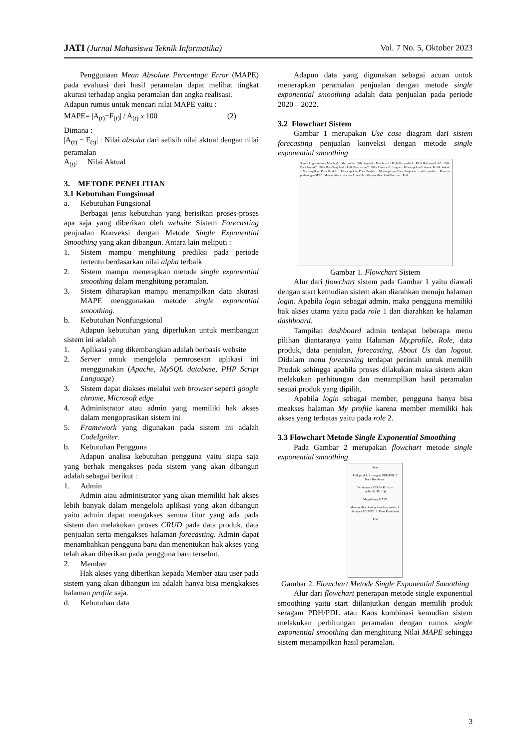JATI (Jurnal Mahasiswa Teknik Informatika) Vol. 7 No. 5, Oktober 2023
Penggunaan Mean Absolute Percentage Error (MAPE) pada evaluasi dari hasil peramalan dapat melihat tingkat akurasi terhadap angka peramalan dan angka realisasi.
Adapun rumus untuk mencari nilai MAPE yaitu :
MAPE= |A<sub>(t)</sub>−F<sub>(t)</sub>| / A<sub>(t)</sub> x 100 (2)
Dimana :
|A<sub>(t)</sub> − F<sub>(t)</sub>| : Nilai absolut dari selisih nilai aktual dengan nilai peramalan
A<sub>(t)</sub>: Nilai Aktual
3. METODE PENELITIAN
3.1 Kebutuhan Fungsional
a. Kebutuhan Fungsional
Berbagai jenis kebutuhan yang berisikan proses-proses apa saja yang diberikan oleh website Sistem Forecasting penjualan Konveksi dengan Metode Single Exponential Smoothing yang akan dibangun. Antara lain meliputi :
1. Sistem mampu menghitung prediksi pada periode tertentu berdasarkan nilai alpha terbaik
2. Sistem mampu menerapkan metode single exponential smoothing dalam menghitung peramalan.
3. Sistem diharapkan mampu menampilkan data akurasi MAPE menggunakan metode single exponential smoothing.
b. Kebutuhan Nonfungsional
Adapun kebutuhan yang diperlukan untuk membangun sistem ini adalah
1. Aplikasi yang dikembangkan adalah berbasis website
2. Server untuk mengelola pemrosesan aplikasi ini menggunakan (Apache, MySQL database, PHP Script Language)
3. Sistem dapat diakses melalui web browser seperti google chrome, Microsoft edge
4. Administrator atau admin yang memiliki hak akses dalam mengoprasikan sistem ini
5. Framework yang digunakan pada sistem ini adalah CodeIgniter.
b. Kebutuhan Pengguna
Adapun analisa kebutuhan pengguna yaitu siapa saja yang berhak mengakses pada sistem yang akan dibangun adalah sebagai berikut :
1. Admin
Admin atau administrator yang akan memiliki hak akses lebih banyak dalam mengelola aplikasi yang akan dibangun yaitu admin dapat mengakses semua fitur yang ada pada sistem dan melakukan proses CRUD pada data produk, data penjualan serta mengakses halaman forecasting. Admin dapat menambahkan pengguna baru dan menentukan hak akses yang telah akan diberikan pada pengguna baru tersebut.
2. Member
Hak akses yang diberikan kepada Member atau user pada sistem yang akan dibangun ini adalah hanya bisa mengkakses halaman profile saja.
d. Kebutuhan data
Adapun data yang digunakan sebagai acuan untuk menerapkan peramalan penjualan dengan metode single exponential smoothing adalah data penjualan pada periode 2020 – 2022.
3.2 Flowchart Sistem
Gambar 1 merupakan Use case diagram dari sistem forecasting penjualan konveksi dengan metode single exponential smoothing
Start · Login Admin/ Member? · My profile · Pilih logout? · Dashboard · Pilih My profile? · Pilih Halaman Role? · Pilih Data Produk? · Pilih Data Penjulan? · Pilih Forecasting? · Pilih About us? · Logout · Menampilkan Halaman Profile Admin · Menampilkan Data Produk · Menampilkan Data Produk · Menampilkan Data Penjualan · pilih produk · Forecast perhitungan SES? · Menampilkan halaman About Us · Menampilkan hasil Forecast · End
Gambar 1. Flowchart Sistem
Alur dari flowchart sistem pada Gambar 1 yaitu diawali dengan start kemudian sistem akan diarahkan menuju halaman login. Apabila login sebagai admin, maka pengguna memiliki hak akses utama yaitu pada role 1 dan diarahkan ke halaman dashboard.
Tampilan dashboard admin terdapat beberapa menu pilihan diantaranya yaitu Halaman My,profile, Role, data produk, data penjulan, forecasting, About Us dan logout. Didalam menu forecasting terdapat perintah untuk memilih Produk sehingga apabila proses dilakukan maka sistem akan melakukan perhitungan dan menampilkan hasil peramalan sesuai produk yang dipilih.
Apabila login sebagai member, pengguna hanya bisa meakses halaman My profile karena member memiliki hak akses yang terbatas yaitu pada role 2.
3.3 Flowchart Metode Single Exponential Smoothing
Pada Gambar 2 merupakan flowchart metode single exponential smoothing
Start
Pilih produk 1. seragam PDH/PDL 2. Kaos Kombinasi
Perhitungan SES Ft=F(t−1) + α(A(t−1)−F(t−1))
Menghitung MAPE
Menampilkan hasil peramalan produk: 1. Seragam PDH/PDL 2. Kaos Kombinasi
End
Gambar 2. Flowchart Metode Single Exponential Smoothing
Alur dari flowchart penerapan metode single exponential smoothing yaitu start diilanjutkan dengan memilih produk seragam PDH/PDL atau Kaos kombinasi kemudian sistem melakukan perhitungan peramalan dengan rumus single exponential smoothing dan menghitung Nilai MAPE sehingga sistem menampilkan hasil peramalan.
3